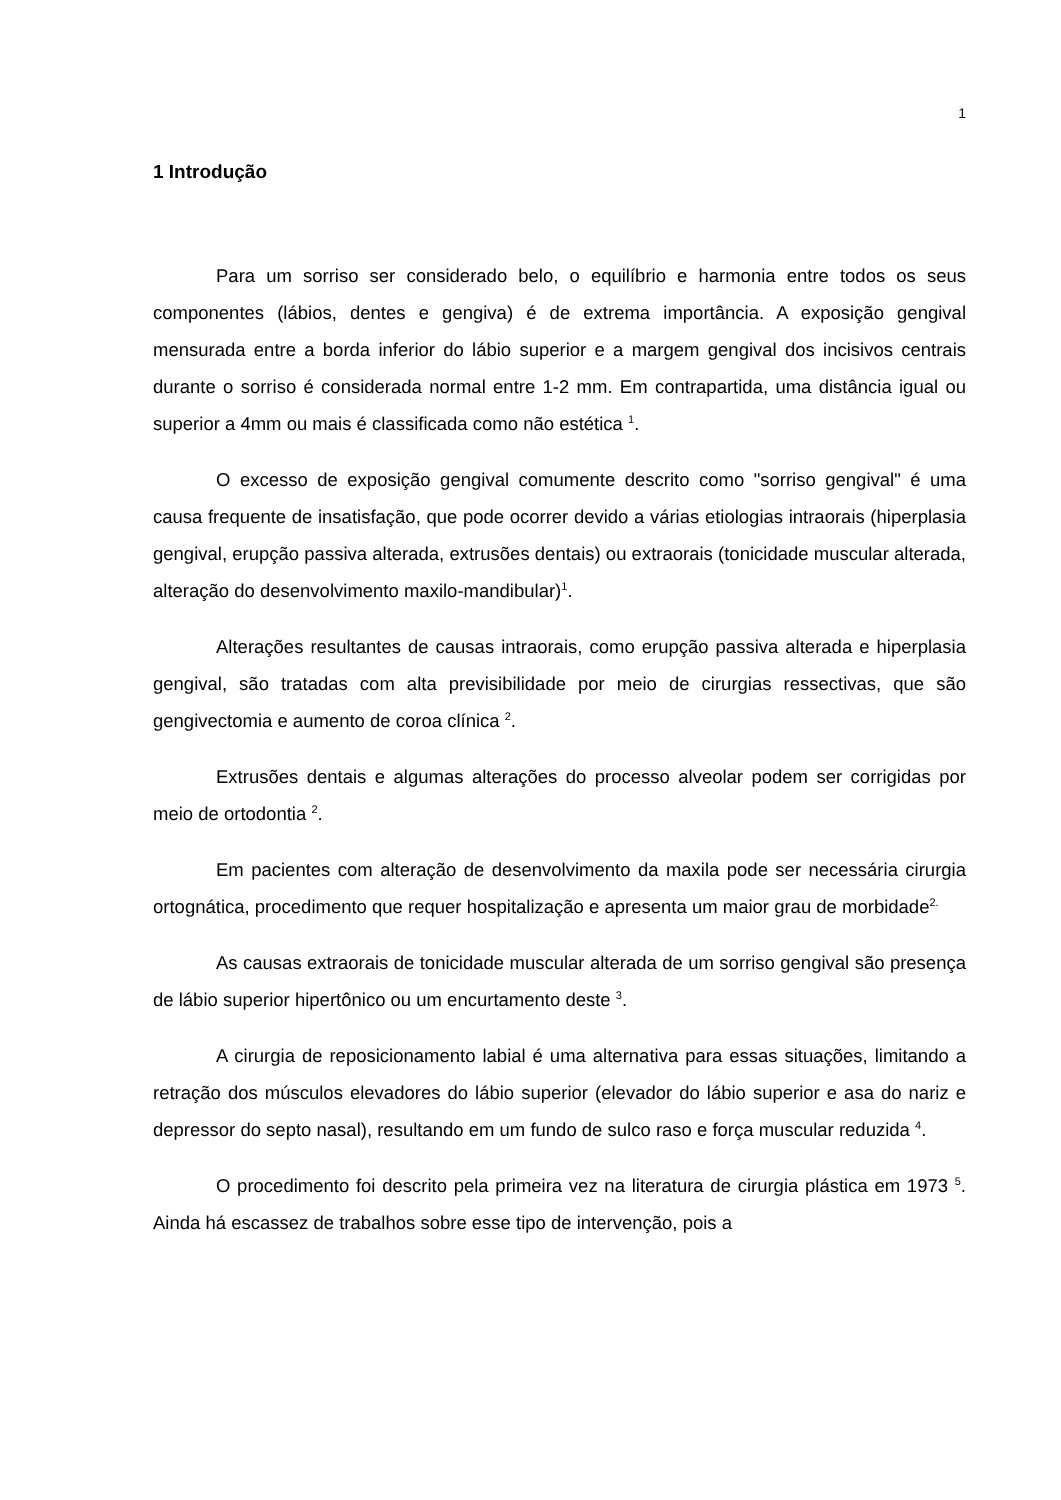1
1 Introdução
Para um sorriso ser considerado belo, o equilíbrio e harmonia entre todos os seus componentes (lábios, dentes e gengiva) é de extrema importância. A exposição gengival mensurada entre a borda inferior do lábio superior e a margem gengival dos incisivos centrais durante o sorriso é considerada normal entre 1-2 mm. Em contrapartida, uma distância igual ou superior a 4mm ou mais é classificada como não estética <sup>1</sup>.
O excesso de exposição gengival comumente descrito como "sorriso gengival" é uma causa frequente de insatisfação, que pode ocorrer devido a várias etiologias intraorais (hiperplasia gengival, erupção passiva alterada, extrusões dentais) ou extraorais (tonicidade muscular alterada, alteração do desenvolvimento maxilo-mandibular)<sup>1</sup>.
Alterações resultantes de causas intraorais, como erupção passiva alterada e hiperplasia gengival, são tratadas com alta previsibilidade por meio de cirurgias ressectivas, que são gengivectomia e aumento de coroa clínica <sup>2</sup>.
Extrusões dentais e algumas alterações do processo alveolar podem ser corrigidas por meio de ortodontia <sup>2</sup>.
Em pacientes com alteração de desenvolvimento da maxila pode ser necessária cirurgia ortognática, procedimento que requer hospitalização e apresenta um maior grau de morbidade<sup>2.</sup>
As causas extraorais de tonicidade muscular alterada de um sorriso gengival são presença de lábio superior hipertônico ou um encurtamento deste <sup>3</sup>.
A cirurgia de reposicionamento labial é uma alternativa para essas situações, limitando a retração dos músculos elevadores do lábio superior (elevador do lábio superior e asa do nariz e depressor do septo nasal), resultando em um fundo de sulco raso e força muscular reduzida <sup>4</sup>.
O procedimento foi descrito pela primeira vez na literatura de cirurgia plástica em 1973 <sup>5</sup>. Ainda há escassez de trabalhos sobre esse tipo de intervenção, pois a